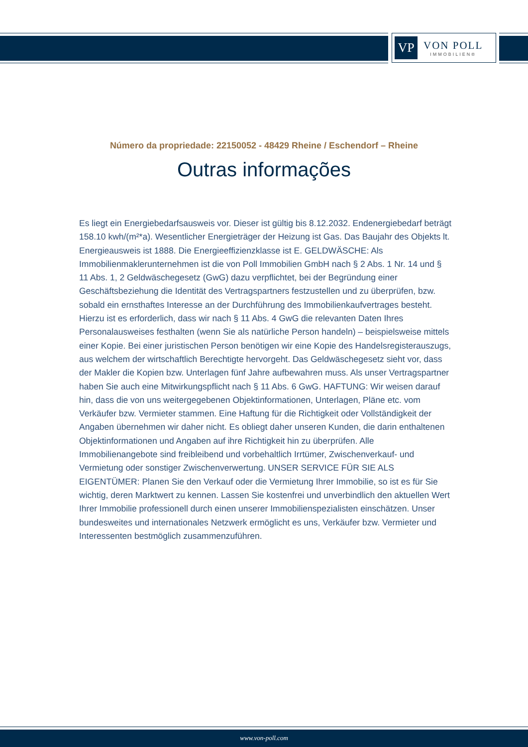VP
VON POLL
IMMOBILIEN®
Número da propriedade: 22150052 - 48429 Rheine / Eschendorf – Rheine
Outras informações
Es liegt ein Energiebedarfsausweis vor. Dieser ist gültig bis 8.12.2032. Endenergiebedarf beträgt 158.10 kwh/(m²*a). Wesentlicher Energieträger der Heizung ist Gas. Das Baujahr des Objekts lt. Energieausweis ist 1888. Die Energieeffizienzklasse ist E. GELDWÄSCHE: Als Immobilienmaklerunternehmen ist die von Poll Immobilien GmbH nach § 2 Abs. 1 Nr. 14 und § 11 Abs. 1, 2 Geldwäschegesetz (GwG) dazu verpflichtet, bei der Begründung einer Geschäftsbeziehung die Identität des Vertragspartners festzustellen und zu überprüfen, bzw. sobald ein ernsthaftes Interesse an der Durchführung des Immobilienkaufvertrages besteht. Hierzu ist es erforderlich, dass wir nach § 11 Abs. 4 GwG die relevanten Daten Ihres Personalausweises festhalten (wenn Sie als natürliche Person handeln) – beispielsweise mittels einer Kopie. Bei einer juristischen Person benötigen wir eine Kopie des Handelsregisterauszugs, aus welchem der wirtschaftlich Berechtigte hervorgeht. Das Geldwäschegesetz sieht vor, dass der Makler die Kopien bzw. Unterlagen fünf Jahre aufbewahren muss. Als unser Vertragspartner haben Sie auch eine Mitwirkungspflicht nach § 11 Abs. 6 GwG. HAFTUNG: Wir weisen darauf hin, dass die von uns weitergegebenen Objektinformationen, Unterlagen, Pläne etc. vom Verkäufer bzw. Vermieter stammen. Eine Haftung für die Richtigkeit oder Vollständigkeit der Angaben übernehmen wir daher nicht. Es obliegt daher unseren Kunden, die darin enthaltenen Objektinformationen und Angaben auf ihre Richtigkeit hin zu überprüfen. Alle Immobilienangebote sind freibleibend und vorbehaltlich Irrtümer, Zwischenverkauf- und Vermietung oder sonstiger Zwischenverwertung. UNSER SERVICE FÜR SIE ALS EIGENTÜMER: Planen Sie den Verkauf oder die Vermietung Ihrer Immobilie, so ist es für Sie wichtig, deren Marktwert zu kennen. Lassen Sie kostenfrei und unverbindlich den aktuellen Wert Ihrer Immobilie professionell durch einen unserer Immobilienspezialisten einschätzen. Unser bundesweites und internationales Netzwerk ermöglicht es uns, Verkäufer bzw. Vermieter und Interessenten bestmöglich zusammenzuführen.
www.von-poll.com